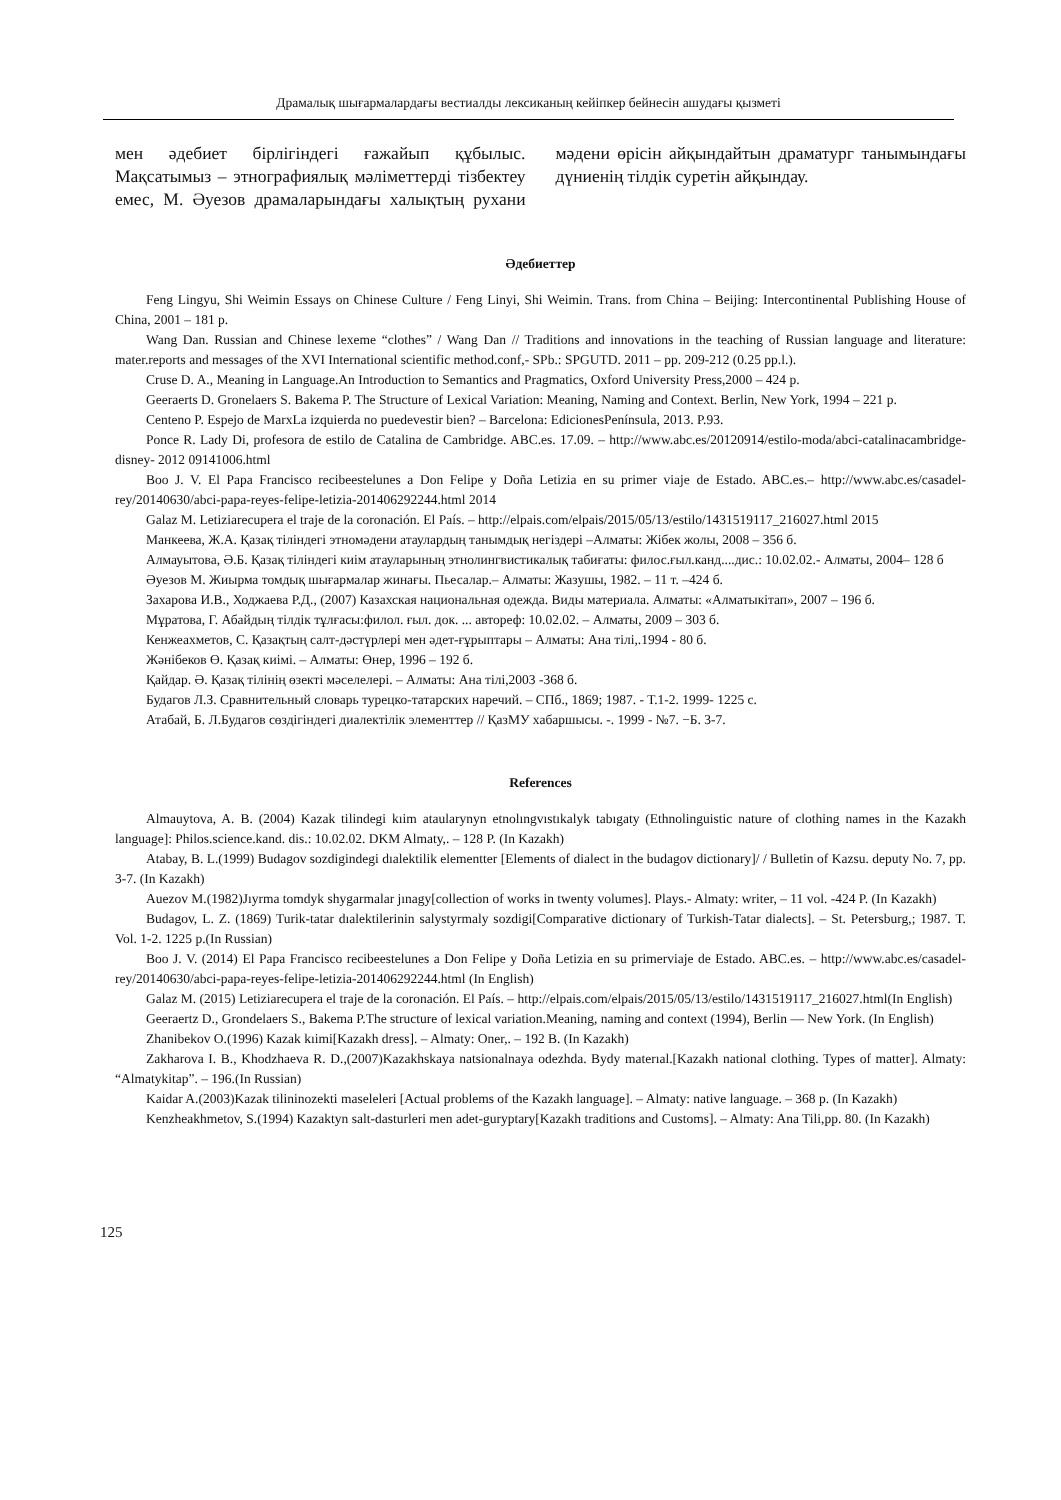Драмалық шығармалардағы вестиалды лексиканың кейіпкер бейнесін ашудағы қызметі
мен әдебиет бірлігіндегі ғажайып құбылыс. Мақсатымыз – этнографиялық мәліметтерді тізбектеу емес, М. Әуезов драмаларындағы халықтың рухани мәдени өрісін айқындайтын драматург танымындағы дүниенің тілдік суретін айқындау.
Әдебиеттер
Feng Lingyu, Shi Weimin Essays on Chinese Culture / Feng Linyi, Shi Weimin. Trans. from China – Beijing: Intercontinental Publishing House of China, 2001 – 181 p.
Wang Dan. Russian and Chinese lexeme “clothes” / Wang Dan // Traditions and innovations in the teaching of Russian language and literature: mater.reports and messages of the XVI International scientific method.conf,- SPb.: SPGUTD. 2011 – pp. 209-212 (0.25 pp.l.).
Cruse D. A., Meaning in Language.An Introduction to Semantics and Pragmatics, Oxford University Press,2000 – 424 p.
Geeraerts D. Gronelaers S. Bakema P. The Structure of Lexical Variation: Meaning, Naming and Context. Berlin, New York, 1994 – 221 p.
Centeno P. Espejo de MarxLa izquierda no puedevestir bien? – Barcelona: EdicionesPenínsula, 2013. P.93.
Ponce R. Lady Di, profesora de estilo de Catalina de Cambridge. ABC.es. 17.09. – http://www.abc.es/20120914/estilo-moda/abci-catalinacambridge-disney- 2012 09141006.html
Boo J. V. El Papa Francisco recibeestelunes a Don Felipe y Doña Letizia en su primer viaje de Estado. ABC.es.– http://www.abc.es/casadel-rey/20140630/abci-papa-reyes-felipe-letizia-201406292244.html 2014
Galaz M. Letiziarecupera el traje de la coronación. El País. – http://elpais.com/elpais/2015/05/13/estilo/1431519117_216027.html 2015
Манкеева, Ж.А. Қазақ тіліндегі этномәдени атаулардың танымдық негіздері –Алматы: Жібек жолы, 2008 – 356 б.
Алмауытова, Ә.Б. Қазақ тіліндегі киім атауларының этнолингвистикалық табиғаты: филос.ғыл.канд....дис.: 10.02.02.- Алматы, 2004– 128 б
Әуезов М. Жиырма томдық шығармалар жинағы. Пьесалар.– Алматы: Жазушы, 1982. – 11 т. –424 б.
Захарова И.В., Ходжаева Р.Д., (2007) Казахская национальная одежда. Виды материала. Алматы: «Алматыкітап», 2007 – 196 б.
Мұратова, Г. Абайдың тілдік тұлғасы:филол. ғыл. док. ... автореф: 10.02.02. – Алматы, 2009 – 303 б.
Кенжеахметов, С. Қазақтың салт-дәстүрлері мен әдет-ғұрыптары – Алматы: Ана тілі,.1994 - 80 б.
Жәнібеков Ө. Қазақ киімі. – Алматы: Өнер, 1996 – 192 б.
Қайдар. Ә. Қазақ тілінің өзекті мәселелері. – Алматы: Ана тілі,2003 -368 б.
Будагов Л.З. Сравнительный словарь турецко-татарских наречий. – СПб., 1869; 1987. - Т.1-2. 1999- 1225 с.
Атабай, Б. Л.Будагов сөздігіндегі диалектілік элементтер // ҚазМУ хабаршысы. -. 1999 - №7. −Б. 3-7.
References
Almauytova, A. B. (2004) Kazak tilindegi kıim ataularynyn etnolıngvıstıkalyk tabıgaty (Ethnolinguistic nature of clothing names in the Kazakh language]: Philos.science.kand. dis.: 10.02.02. DKM Almaty,. – 128 P. (In Kazakh)
Atabay, B. L.(1999) Budagov sozdigindegi dıalektilik elementter [Elements of dialect in the budagov dictionary]/ / Bulletin of Kazsu. deputy No. 7, pp. 3-7. (In Kazakh)
Auezov M.(1982)Jıyrma tomdyk shygarmalar jınagy[collection of works in twenty volumes]. Plays.- Almaty: writer, – 11 vol. -424 P. (In Kazakh)
Budagov, L. Z. (1869) Turik-tatar dıalektilerinin salystyrmaly sozdigi[Comparative dictionary of Turkish-Tatar dialects]. – St. Petersburg,; 1987. T. Vol. 1-2. 1225 p.(In Russian)
Boo J. V. (2014) El Papa Francisco recibeestelunes a Don Felipe y Doña Letizia en su primerviaje de Estado. ABC.es. – http://www.abc.es/casadel-rey/20140630/abci-papa-reyes-felipe-letizia-201406292244.html (In English)
Galaz M. (2015) Letiziarecupera el traje de la coronación. El País. – http://elpais.com/elpais/2015/05/13/estilo/1431519117_216027.html(In English)
Geeraertz D., Grondelaers S., Bakema P.The structure of lexical variation.Meaning, naming and context (1994), Berlin — New York. (In English)
Zhanibekov O.(1996) Kazak kıimi[Kazakh dress]. – Almaty: Oner,. – 192 B. (In Kazakh)
Zakharova I. B., Khodzhaeva R. D.,(2007)Kazakhskaya natsionalnaya odezhda. Bydy materıal.[Kazakh national clothing. Types of matter]. Almaty: “Almatykitap”. – 196.(In Russian)
Kaidar A.(2003)Kazak tilininozekti maseleleri [Actual problems of the Kazakh language]. – Almaty: native language. – 368 p. (In Kazakh)
Kenzheakhmetov, S.(1994) Kazaktyn salt-dasturleri men adet-guryptary[Kazakh traditions and Customs]. – Almaty: Ana Tili,pp. 80. (In Kazakh)
125